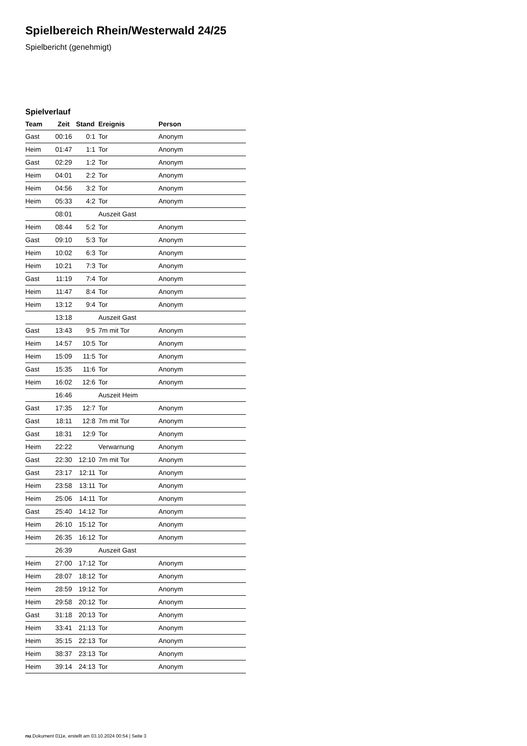Spielbereich Rhein/Westerwald 24/25
Spielbericht (genehmigt)
Spielverlauf
| Team | Zeit | Stand | Ereignis | Person |
| --- | --- | --- | --- | --- |
| Gast | 00:16 | 0:1 | Tor | Anonym |
| Heim | 01:47 | 1:1 | Tor | Anonym |
| Gast | 02:29 | 1:2 | Tor | Anonym |
| Heim | 04:01 | 2:2 | Tor | Anonym |
| Heim | 04:56 | 3:2 | Tor | Anonym |
| Heim | 05:33 | 4:2 | Tor | Anonym |
| | 08:01 | | Auszeit Gast | |
| Heim | 08:44 | 5:2 | Tor | Anonym |
| Gast | 09:10 | 5:3 | Tor | Anonym |
| Heim | 10:02 | 6:3 | Tor | Anonym |
| Heim | 10:21 | 7:3 | Tor | Anonym |
| Gast | 11:19 | 7:4 | Tor | Anonym |
| Heim | 11:47 | 8:4 | Tor | Anonym |
| Heim | 13:12 | 9:4 | Tor | Anonym |
| | 13:18 | | Auszeit Gast | |
| Gast | 13:43 | 9:5 | 7m mit Tor | Anonym |
| Heim | 14:57 | 10:5 | Tor | Anonym |
| Heim | 15:09 | 11:5 | Tor | Anonym |
| Gast | 15:35 | 11:6 | Tor | Anonym |
| Heim | 16:02 | 12:6 | Tor | Anonym |
| | 16:46 | | Auszeit Heim | |
| Gast | 17:35 | 12:7 | Tor | Anonym |
| Gast | 18:11 | 12:8 | 7m mit Tor | Anonym |
| Gast | 18:31 | 12:9 | Tor | Anonym |
| Heim | 22:22 | | Verwarnung | Anonym |
| Gast | 22:30 | 12:10 | 7m mit Tor | Anonym |
| Gast | 23:17 | 12:11 | Tor | Anonym |
| Heim | 23:58 | 13:11 | Tor | Anonym |
| Heim | 25:06 | 14:11 | Tor | Anonym |
| Gast | 25:40 | 14:12 | Tor | Anonym |
| Heim | 26:10 | 15:12 | Tor | Anonym |
| Heim | 26:35 | 16:12 | Tor | Anonym |
| | 26:39 | | Auszeit Gast | |
| Heim | 27:00 | 17:12 | Tor | Anonym |
| Heim | 28:07 | 18:12 | Tor | Anonym |
| Heim | 28:59 | 19:12 | Tor | Anonym |
| Heim | 29:58 | 20:12 | Tor | Anonym |
| Gast | 31:18 | 20:13 | Tor | Anonym |
| Heim | 33:41 | 21:13 | Tor | Anonym |
| Heim | 35:15 | 22:13 | Tor | Anonym |
| Heim | 38:37 | 23:13 | Tor | Anonym |
| Heim | 39:14 | 24:13 | Tor | Anonym |
nu.Dokument 011e, erstellt am 03.10.2024 00:54 | Seite 3